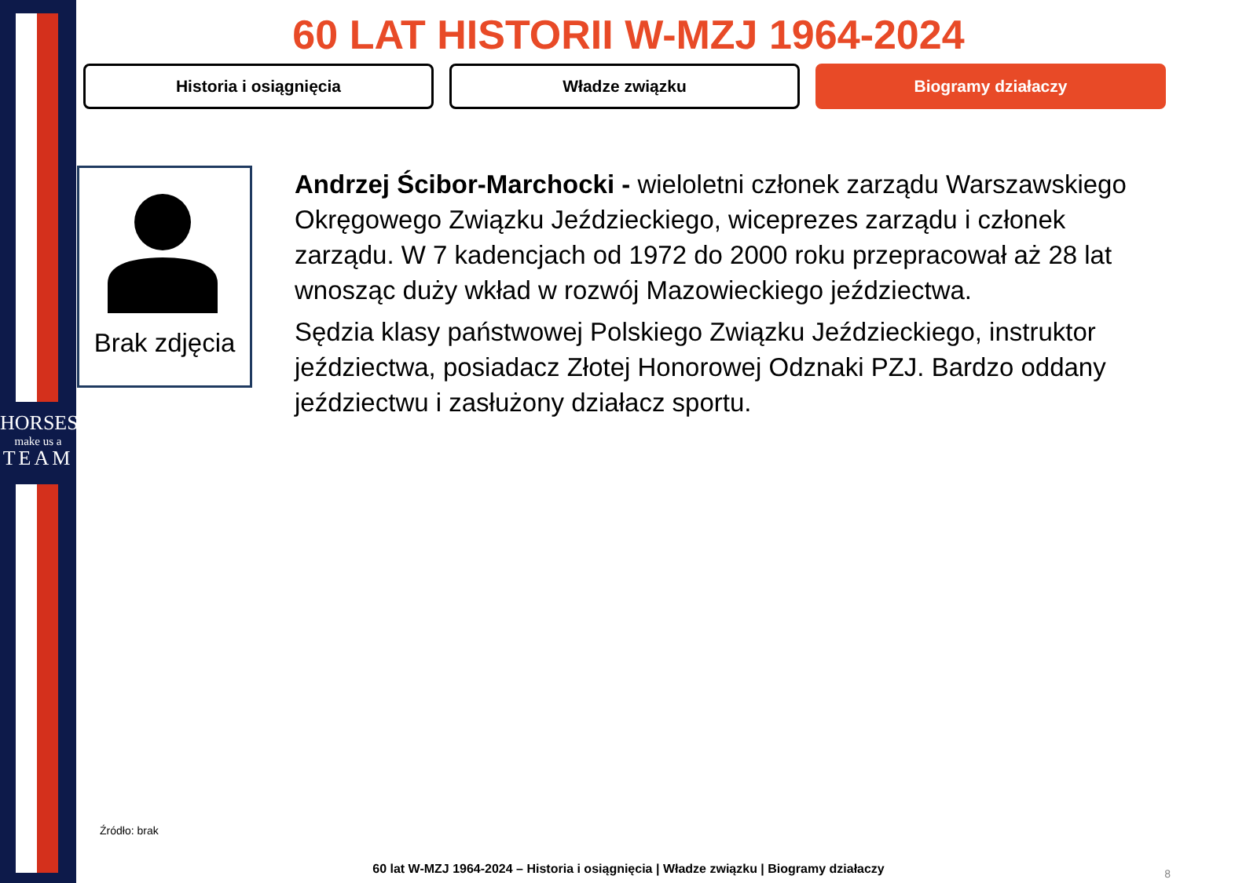HORSES
make us a
TEAM
60 LAT HISTORII W-MZJ 1964-2024
Historia i osiągnięcia Władze związku Biogramy działaczy
Brak zdjęcia
Andrzej Ścibor-Marchocki - wieloletni członek zarządu Warszawskiego Okręgowego Związku Jeździeckiego, wiceprezes zarządu i członek zarządu. W 7 kadencjach od 1972 do 2000 roku przepracował aż 28 lat wnosząc duży wkład w rozwój Mazowieckiego jeździectwa.
Sędzia klasy państwowej Polskiego Związku Jeździeckiego, instruktor jeździectwa, posiadacz Złotej Honorowej Odznaki PZJ. Bardzo oddany jeździectwu i zasłużony działacz sportu.
Źródło: brak
60 lat W-MZJ 1964-2024 – Historia i osiągnięcia | Władze związku | Biogramy działaczy 8